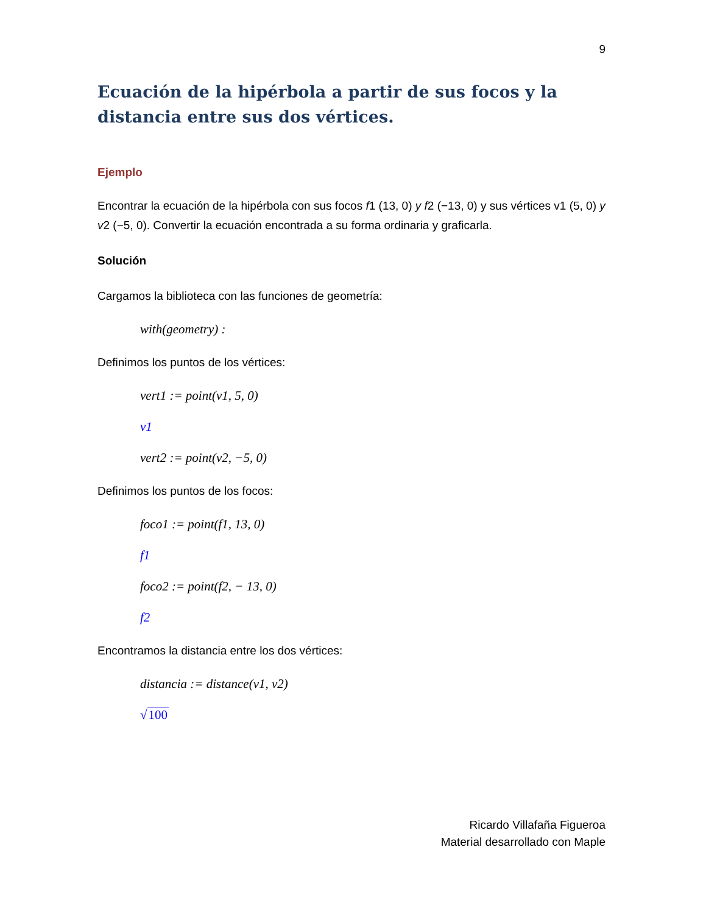9
Ecuación de la hipérbola a partir de sus focos y la distancia entre sus dos vértices.
Ejemplo
Encontrar la ecuación de la hipérbola con sus focos f1 (13, 0) y f2 (−13, 0) y sus vértices v1 (5, 0) y v2 (−5, 0). Convertir la ecuación encontrada a su forma ordinaria y graficarla.
Solución
Cargamos la biblioteca con las funciones de geometría:
with(geometry) :
Definimos los puntos de los vértices:
vert1 := point(v1, 5, 0)
v1
vert2 := point(v2, −5, 0)
Definimos los puntos de los focos:
foco1 := point(f1, 13, 0)
f1
foco2 := point(f2, − 13, 0)
f2
Encontramos la distancia entre los dos vértices:
distancia := distance(v1, v2)
√100
Ricardo Villafaña Figueroa
Material desarrollado con Maple